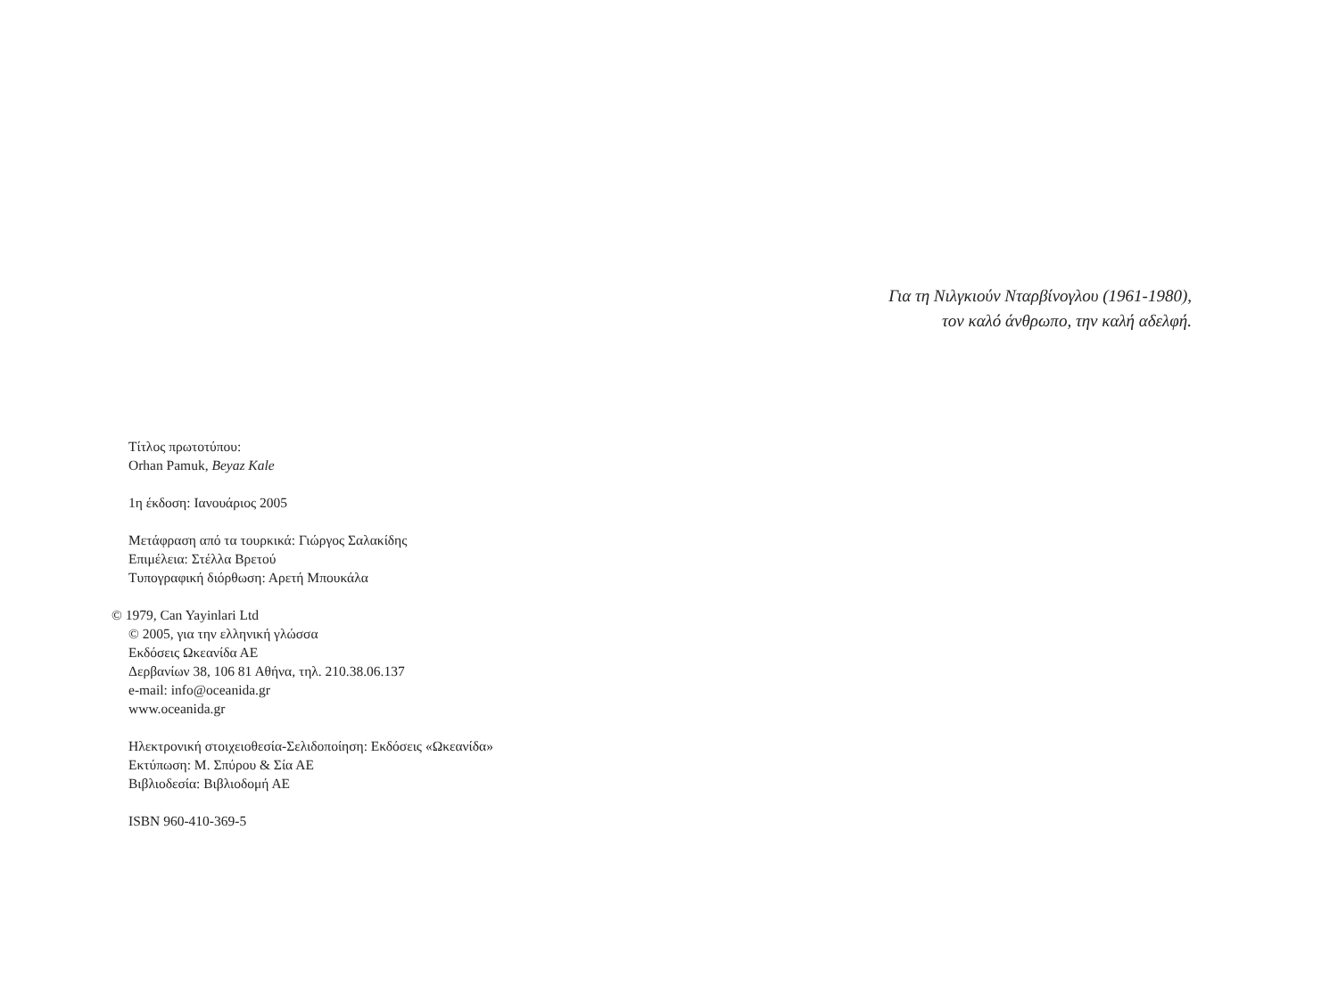Για τη Νιλγκιούν Νταρβίνογλου (1961-1980),
τον καλό άνθρωπο, την καλή αδελφή.
Τίτλος πρωτοτύπου:
Orhan Pamuk, Beyaz Kale
1η έκδοση: Ιανουάριος 2005
Μετάφραση από τα τουρκικά: Γιώργος Σαλακίδης
Επιμέλεια: Στέλλα Βρετού
Τυπογραφική διόρθωση: Αρετή Μπουκάλα
© 1979, Can Yayinlari Ltd
© 2005, για την ελληνική γλώσσα
Εκδόσεις Ωκεανίδα ΑΕ
Δερβανίων 38, 106 81 Αθήνα, τηλ. 210.38.06.137
e-mail: info@oceanida.gr
www.oceanida.gr
Ηλεκτρονική στοιχειοθεσία-Σελιδοποίηση: Εκδόσεις «Ωκεανίδα»
Εκτύπωση: Μ. Σπύρου & Σία ΑΕ
Βιβλιοδεσία: Βιβλιοδομή ΑΕ
ISBN 960-410-369-5